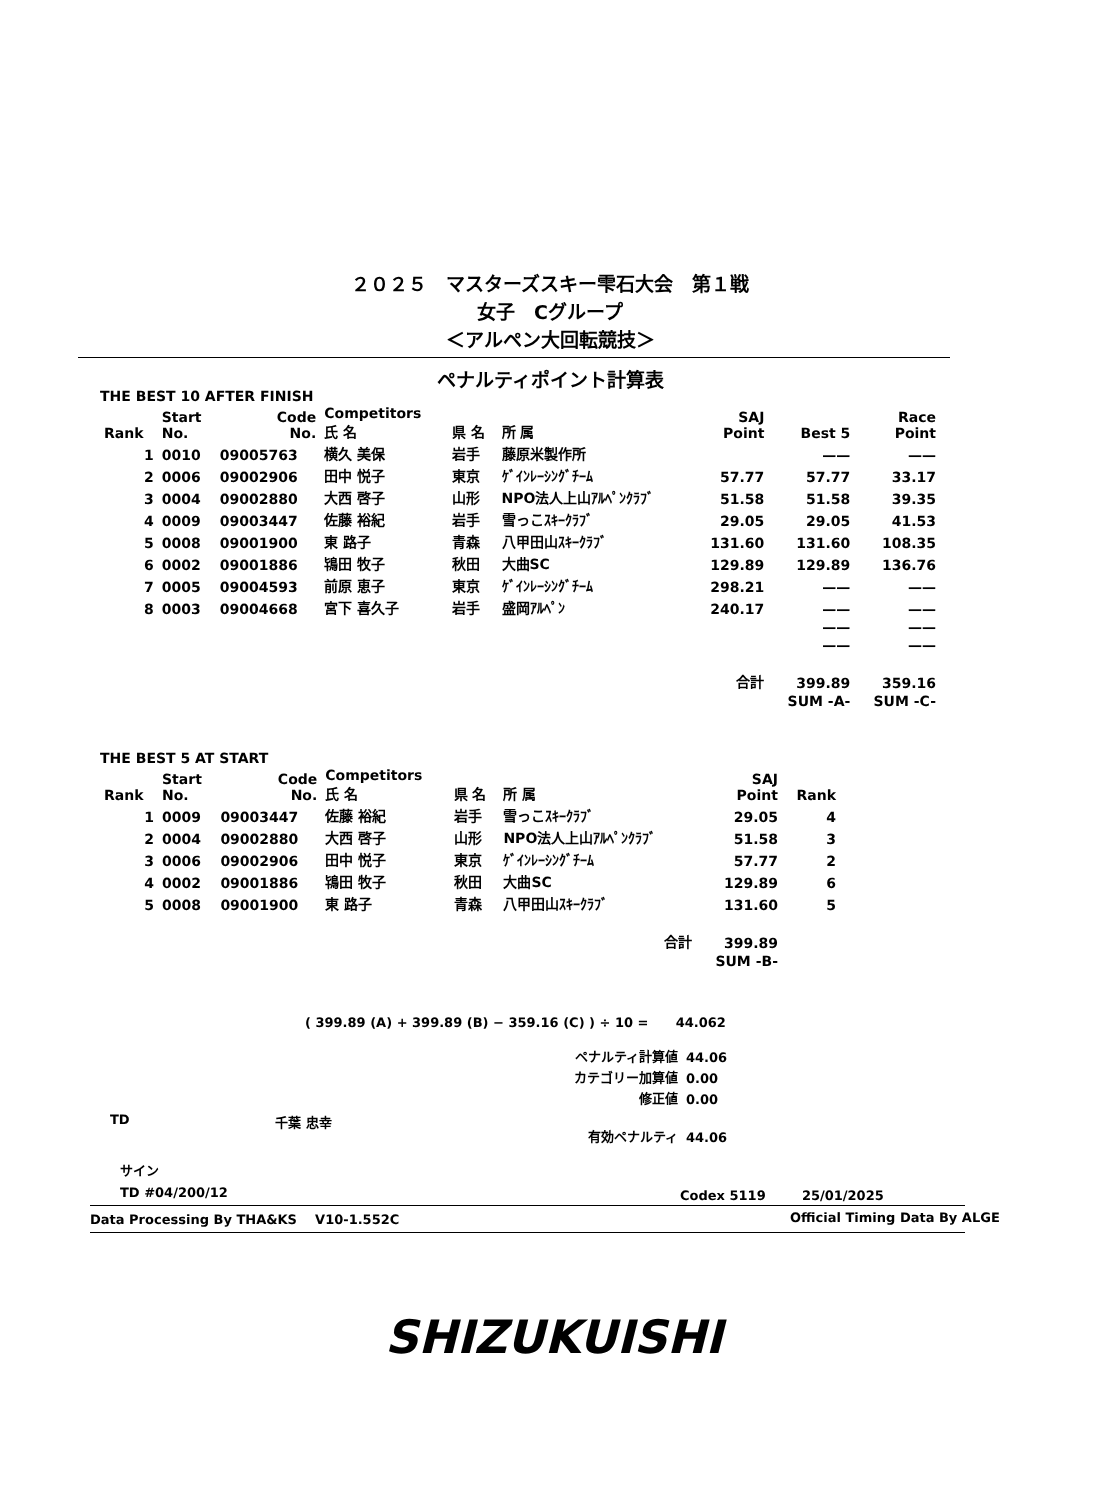２０２５　マスターズスキー雫石大会　第１戦
女子　Cグループ
＜アルペン大回転競技＞
ペナルティポイント計算表
THE BEST 10 AFTER FINISH
| Rank | Start No. | Code No. | Competitors 氏 名 | 県 名 | 所 属 | SAJ Point | Best 5 | Race Point |
| --- | --- | --- | --- | --- | --- | --- | --- | --- |
| 1 | 0010 | 09005763 | 横久 美保 | 岩手 | 藤原米製作所 | | —— | —— |
| 2 | 0006 | 09002906 | 田中 悦子 | 東京 | ｹﾞｲﾝﾚｰｼﾝｸﾞﾁｰﾑ | 57.77 | 57.77 | 33.17 |
| 3 | 0004 | 09002880 | 大西 啓子 | 山形 | NPO法人上山ｱﾙﾍﾟﾝｸﾗﾌﾞ | 51.58 | 51.58 | 39.35 |
| 4 | 0009 | 09003447 | 佐藤 裕紀 | 岩手 | 雪っこｽｷｰｸﾗﾌﾞ | 29.05 | 29.05 | 41.53 |
| 5 | 0008 | 09001900 | 東 路子 | 青森 | 八甲田山ｽｷｰｸﾗﾌﾞ | 131.60 | 131.60 | 108.35 |
| 6 | 0002 | 09001886 | 鴇田 牧子 | 秋田 | 大曲SC | 129.89 | 129.89 | 136.76 |
| 7 | 0005 | 09004593 | 前原 恵子 | 東京 | ｹﾞｲﾝﾚｰｼﾝｸﾞﾁｰﾑ | 298.21 | —— | —— |
| 8 | 0003 | 09004668 | 宮下 喜久子 | 岩手 | 盛岡ｱﾙﾍﾟﾝ | 240.17 | —— | —— |
| | | | | | | | —— | —— |
| | | | | | | | —— | —— |
| | | | | | | 合計 | 399.89 | 359.16 |
| | | | | | | | SUM -A- | SUM -C- |
THE BEST 5 AT START
| Rank | Start No. | Code No. | Competitors 氏 名 | 県 名 | 所 属 | SAJ Point | Rank |
| --- | --- | --- | --- | --- | --- | --- | --- |
| 1 | 0009 | 09003447 | 佐藤 裕紀 | 岩手 | 雪っこｽｷｰｸﾗﾌﾞ | 29.05 | 4 |
| 2 | 0004 | 09002880 | 大西 啓子 | 山形 | NPO法人上山ｱﾙﾍﾟﾝｸﾗﾌﾞ | 51.58 | 3 |
| 3 | 0006 | 09002906 | 田中 悦子 | 東京 | ｹﾞｲﾝﾚｰｼﾝｸﾞﾁｰﾑ | 57.77 | 2 |
| 4 | 0002 | 09001886 | 鴇田 牧子 | 秋田 | 大曲SC | 129.89 | 6 |
| 5 | 0008 | 09001900 | 東 路子 | 青森 | 八甲田山ｽｷｰｸﾗﾌﾞ | 131.60 | 5 |
| | | | | | 合計 | 399.89 | |
| | | | | | | SUM -B- | |
( 399.89 (A) + 399.89 (B) − 359.16 (C) ) ÷ 10 = 44.062
| ペナルティ計算値 | 44.06 |
| カテゴリー加算値 | 0.00 |
| 修正値 | 0.00 |
| 有効ペナルティ | 44.06 |
TD 千葉 忠幸
サイン
TD #04/200/12 Codex 5119 25/01/2025
Data Processing By THA&KS V10-1.552C
Official Timing Data By ALGE
SHIZUKUISHI